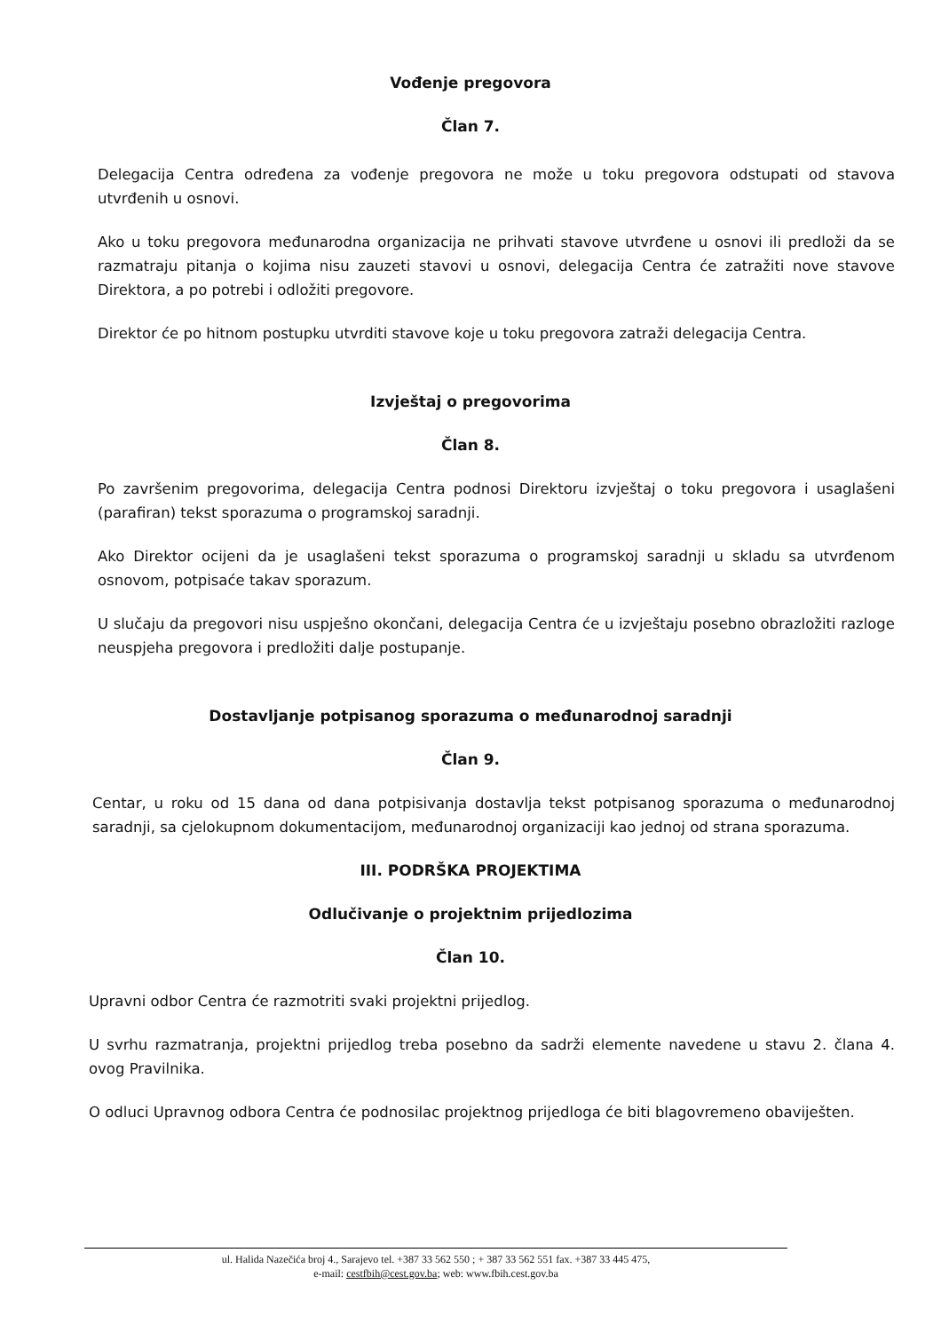Vođenje pregovora
Član 7.
Delegacija Centra određena za vođenje pregovora ne može u toku pregovora odstupati od stavova utvrđenih u osnovi.
Ako u toku pregovora međunarodna organizacija ne prihvati stavove utvrđene u osnovi ili predloži da se razmatraju pitanja o kojima nisu zauzeti stavovi u osnovi, delegacija Centra će zatražiti nove stavove Direktora, a po potrebi i odložiti pregovore.
Direktor će po hitnom postupku utvrditi stavove koje u toku pregovora zatraži delegacija Centra.
Izvještaj o pregovorima
Član 8.
Po završenim pregovorima, delegacija Centra podnosi Direktoru izvještaj o toku pregovora i usaglašeni (parafiran) tekst sporazuma o programskoj saradnji.
Ako Direktor ocijeni da je usaglašeni tekst sporazuma o programskoj saradnji u skladu sa utvrđenom osnovom, potpisaće takav sporazum.
U slučaju da pregovori nisu uspješno okončani, delegacija Centra će u izvještaju posebno obrazložiti razloge neuspjeha pregovora i predložiti dalje postupanje.
Dostavljanje potpisanog sporazuma o međunarodnoj saradnji
Član 9.
Centar, u roku od 15 dana od dana potpisivanja dostavlja tekst potpisanog sporazuma o međunarodnoj saradnji, sa cjelokupnom dokumentacijom, međunarodnoj organizaciji kao jednoj od strana sporazuma.
III. PODRŠKA PROJEKTIMA
Odlučivanje o projektnim prijedlozima
Član 10.
Upravni odbor Centra će razmotriti svaki projektni prijedlog.
U svrhu razmatranja, projektni prijedlog treba posebno da sadrži elemente navedene u stavu 2. člana 4. ovog Pravilnika.
O odluci Upravnog odbora Centra će podnosilac projektnog prijedloga će biti blagovremeno obaviješten.
ul. Halida Nazečića broj 4., Sarajevo tel. +387 33 562 550 ; + 387 33 562 551 fax. +387 33 445 475,
e-mail: cestfbih@cest.gov.ba; web: www.fbih.cest.gov.ba